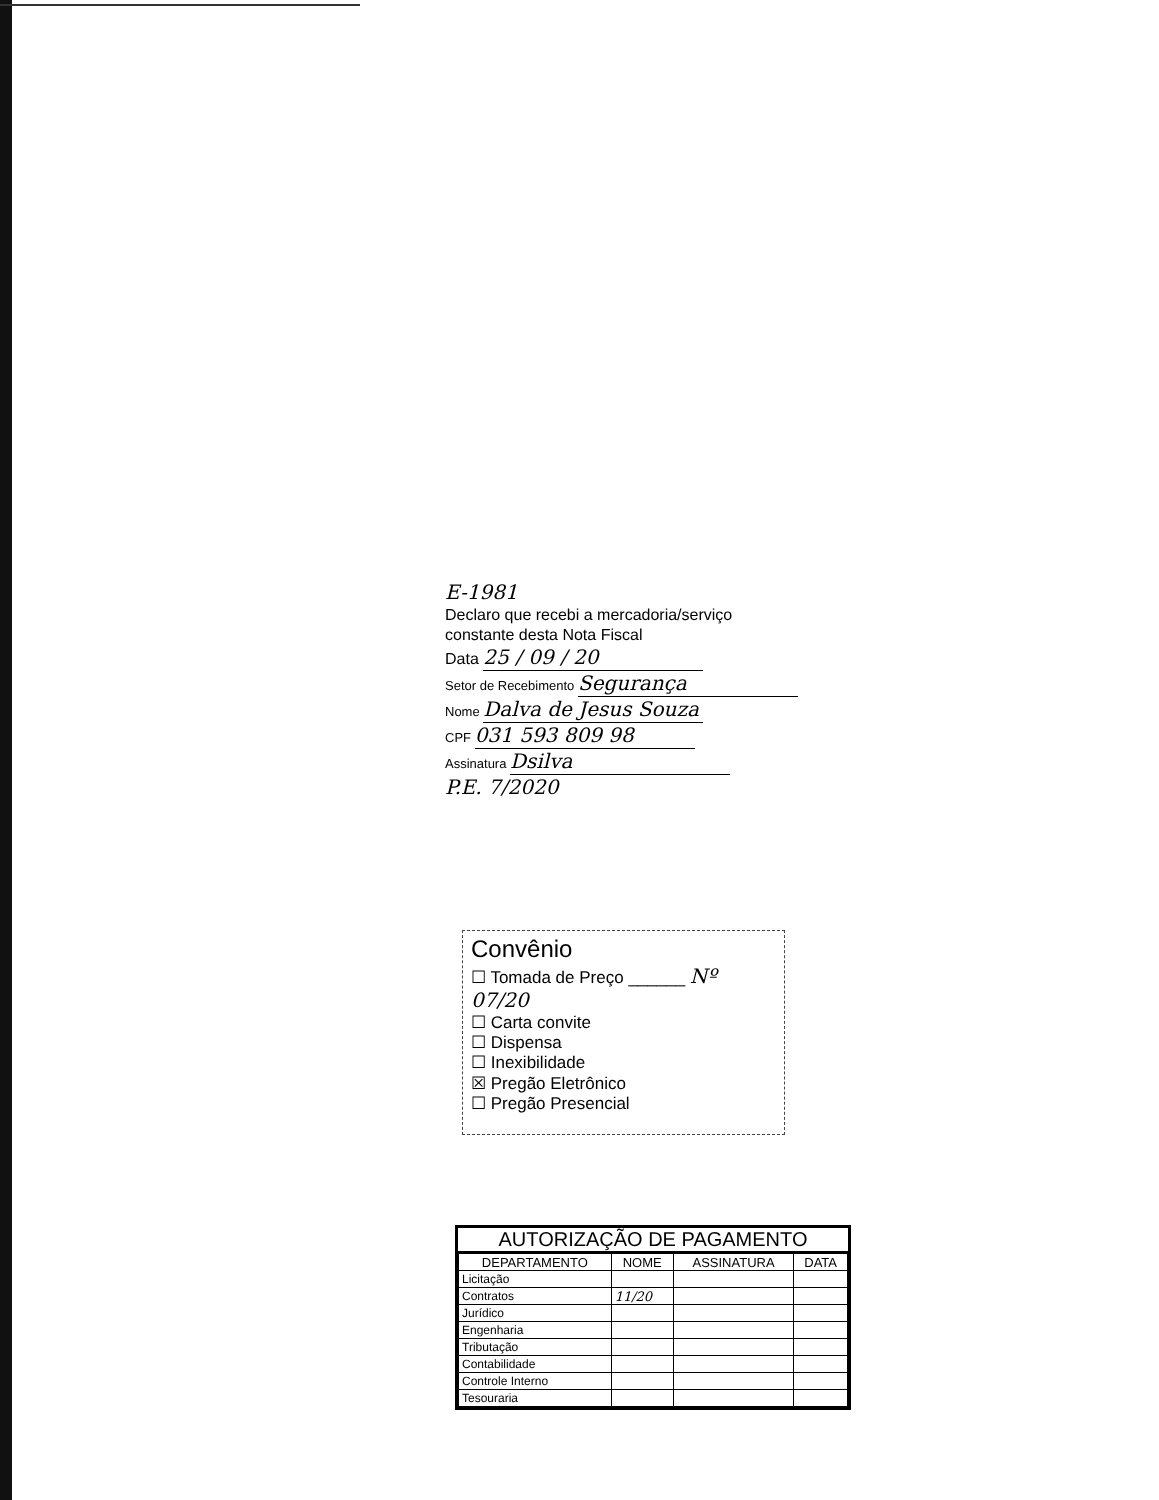E-1981
Declaro que recebi a mercadoria/serviço
constante desta Nota Fiscal
Data 25 / 09 / 20
Setor de Recebimento Segurança
Nome Dalva de Jesus Souza
CPF 031 593 809 98
Assinatura Dsilva
P.E. 7/2020
Convênio
☐ Tomada de Preço ______ Nº 07/20
☐ Carta convite
☐ Dispensa
☐ Inexibilidade
☒ Pregão Eletrônico
☐ Pregão Presencial
AUTORIZAÇÃO DE PAGAMENTO
| DEPARTAMENTO | NOME | ASSINATURA | DATA |
| --- | --- | --- | --- |
| Licitação | | | |
| Contratos | 11/20 | | |
| Jurídico | | | |
| Engenharia | | | |
| Tributação | | | |
| Contabilidade | | | |
| Controle Interno | | | |
| Tesouraria | | | |